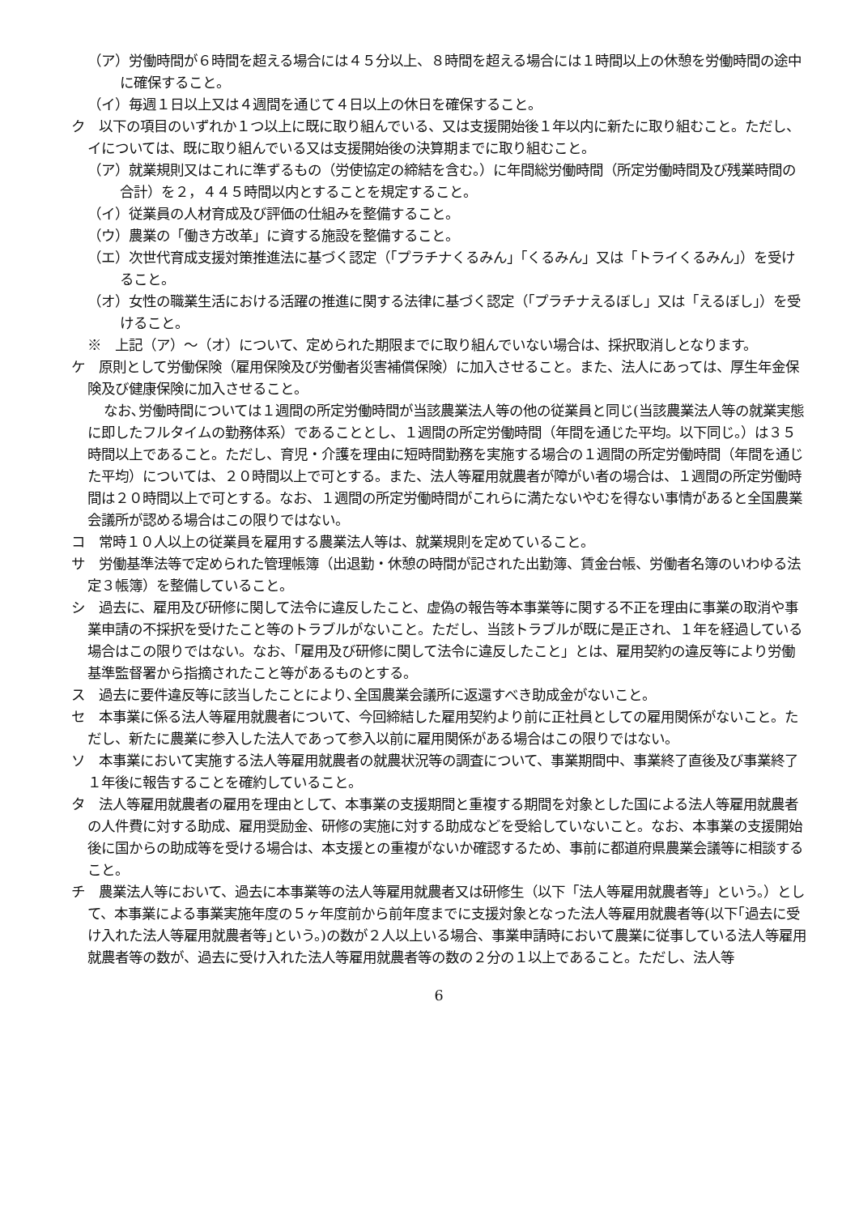（ア）労働時間が６時間を超える場合には４５分以上、８時間を超える場合には１時間以上の休憩を労働時間の途中に確保すること。
（イ）毎週１日以上又は４週間を通じて４日以上の休日を確保すること。
ク　以下の項目のいずれか１つ以上に既に取り組んでいる、又は支援開始後１年以内に新たに取り組むこと。ただし、イについては、既に取り組んでいる又は支援開始後の決算期までに取り組むこと。
（ア）就業規則又はこれに準ずるもの（労使協定の締結を含む。）に年間総労働時間（所定労働時間及び残業時間の合計）を２，４４５時間以内とすることを規定すること。
（イ）従業員の人材育成及び評価の仕組みを整備すること。
（ウ）農業の「働き方改革」に資する施設を整備すること。
（エ）次世代育成支援対策推進法に基づく認定（「プラチナくるみん」「くるみん」又は「トライくるみん」）を受けること。
（オ）女性の職業生活における活躍の推進に関する法律に基づく認定（「プラチナえるぼし」又は「えるぼし」）を受けること。
※　上記（ア）～（オ）について、定められた期限までに取り組んでいない場合は、採択取消しとなります。
ケ　原則として労働保険（雇用保険及び労働者災害補償保険）に加入させること。また、法人にあっては、厚生年金保険及び健康保険に加入させること。
なお､労働時間については１週間の所定労働時間が当該農業法人等の他の従業員と同じ(当該農業法人等の就業実態に即したフルタイムの勤務体系）であることとし、１週間の所定労働時間（年間を通じた平均。以下同じ。）は３５時間以上であること。ただし、育児・介護を理由に短時間勤務を実施する場合の１週間の所定労働時間（年間を通じた平均）については、２０時間以上で可とする。また、法人等雇用就農者が障がい者の場合は、１週間の所定労働時間は２０時間以上で可とする。なお、１週間の所定労働時間がこれらに満たないやむを得ない事情があると全国農業会議所が認める場合はこの限りではない。
コ　常時１０人以上の従業員を雇用する農業法人等は、就業規則を定めていること。
サ　労働基準法等で定められた管理帳簿（出退勤・休憩の時間が記された出勤簿、賃金台帳、労働者名簿のいわゆる法定３帳簿）を整備していること。
シ　過去に、雇用及び研修に関して法令に違反したこと、虚偽の報告等本事業等に関する不正を理由に事業の取消や事業申請の不採択を受けたこと等のトラブルがないこと。ただし、当該トラブルが既に是正され、１年を経過している場合はこの限りではない。なお、「雇用及び研修に関して法令に違反したこと」とは、雇用契約の違反等により労働基準監督署から指摘されたこと等があるものとする。
ス　過去に要件違反等に該当したことにより､全国農業会議所に返還すべき助成金がないこと。
セ　本事業に係る法人等雇用就農者について、今回締結した雇用契約より前に正社員としての雇用関係がないこと。ただし、新たに農業に参入した法人であって参入以前に雇用関係がある場合はこの限りではない。
ソ　本事業において実施する法人等雇用就農者の就農状況等の調査について、事業期間中、事業終了直後及び事業終了１年後に報告することを確約していること。
タ　法人等雇用就農者の雇用を理由として、本事業の支援期間と重複する期間を対象とした国による法人等雇用就農者の人件費に対する助成、雇用奨励金、研修の実施に対する助成などを受給していないこと。なお、本事業の支援開始後に国からの助成等を受ける場合は、本支援との重複がないか確認するため、事前に都道府県農業会議等に相談すること。
チ　農業法人等において、過去に本事業等の法人等雇用就農者又は研修生（以下「法人等雇用就農者等」という。）として、本事業による事業実施年度の５ヶ年度前から前年度までに支援対象となった法人等雇用就農者等(以下｢過去に受け入れた法人等雇用就農者等｣という。)の数が２人以上いる場合、事業申請時において農業に従事している法人等雇用就農者等の数が、過去に受け入れた法人等雇用就農者等の数の２分の１以上であること。ただし、法人等
6